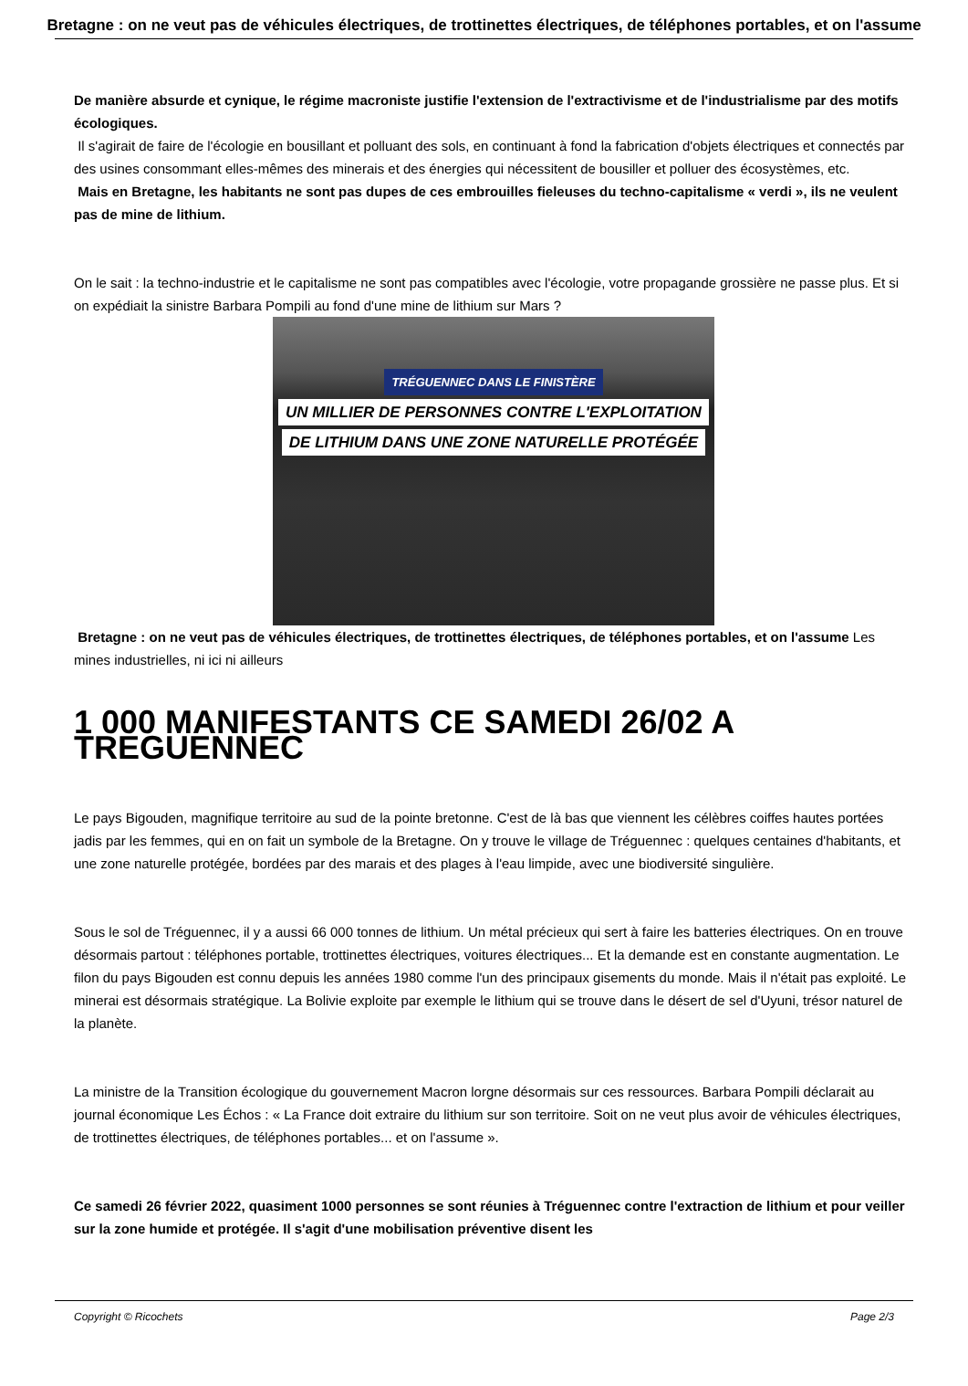Bretagne : on ne veut pas de véhicules électriques, de trottinettes électriques, de téléphones portables, et on l'assume
De manière absurde et cynique, le régime macroniste justifie l'extension de l'extractivisme et de l'industrialisme par des motifs écologiques.
Il s'agirait de faire de l'écologie en bousillant et polluant des sols, en continuant à fond la fabrication d'objets électriques et connectés par des usines consommant elles-mêmes des minerais et des énergies qui nécessitent de bousiller et polluer des écosystèmes, etc.
Mais en Bretagne, les habitants ne sont pas dupes de ces embrouilles fieleuses du techno-capitalisme « verdi », ils ne veulent pas de mine de lithium.
On le sait : la techno-industrie et le capitalisme ne sont pas compatibles avec l'écologie, votre propagande grossière ne passe plus. Et si on expédiait la sinistre Barbara Pompili au fond d'une mine de lithium sur Mars ?
TRÉGUENNEC DANS LE FINISTÈRE
UN MILLIER DE PERSONNES CONTRE L'EXPLOITATION
DE LITHIUM DANS UNE ZONE NATURELLE PROTÉGÉE
Bretagne : on ne veut pas de véhicules électriques, de trottinettes électriques, de téléphones portables, et on l'assume Les mines industrielles, ni ici ni ailleurs
1 000 MANIFESTANTS CE SAMEDI 26/02 A TREGUENNEC
Le pays Bigouden, magnifique territoire au sud de la pointe bretonne. C'est de là bas que viennent les célèbres coiffes hautes portées jadis par les femmes, qui en on fait un symbole de la Bretagne. On y trouve le village de Tréguennec : quelques centaines d'habitants, et une zone naturelle protégée, bordées par des marais et des plages à l'eau limpide, avec une biodiversité singulière.
Sous le sol de Tréguennec, il y a aussi 66 000 tonnes de lithium. Un métal précieux qui sert à faire les batteries électriques. On en trouve désormais partout : téléphones portable, trottinettes électriques, voitures électriques... Et la demande est en constante augmentation. Le filon du pays Bigouden est connu depuis les années 1980 comme l'un des principaux gisements du monde. Mais il n'était pas exploité. Le minerai est désormais stratégique. La Bolivie exploite par exemple le lithium qui se trouve dans le désert de sel d'Uyuni, trésor naturel de la planète.
La ministre de la Transition écologique du gouvernement Macron lorgne désormais sur ces ressources. Barbara Pompili déclarait au journal économique Les Échos : « La France doit extraire du lithium sur son territoire. Soit on ne veut plus avoir de véhicules électriques, de trottinettes électriques, de téléphones portables... et on l'assume ».
Ce samedi 26 février 2022, quasiment 1000 personnes se sont réunies à Tréguennec contre l'extraction de lithium et pour veiller sur la zone humide et protégée. Il s'agit d'une mobilisation préventive disent les
Copyright © Ricochets Page 2/3